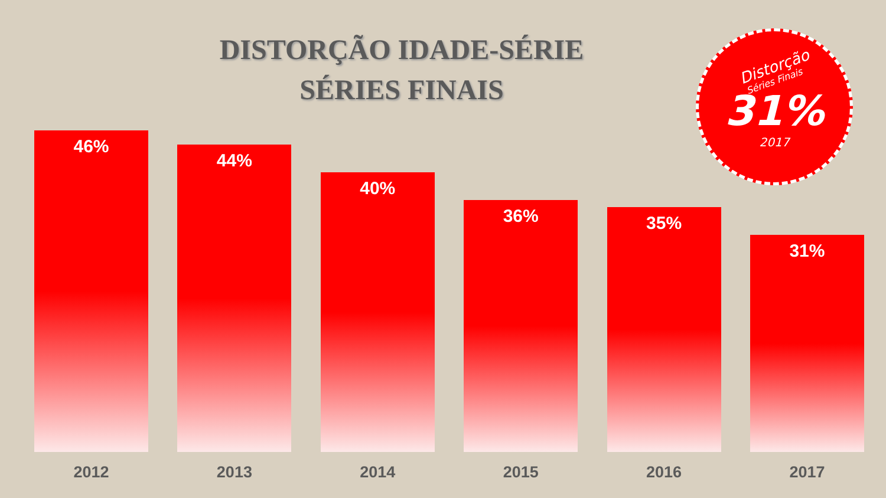DISTORÇÃO IDADE-SÉRIE
SÉRIES FINAIS
Distorção
Séries Finais
31%
2017
46%
2012
44%
2013
40%
2014
36%
2015
35%
2016
31%
2017